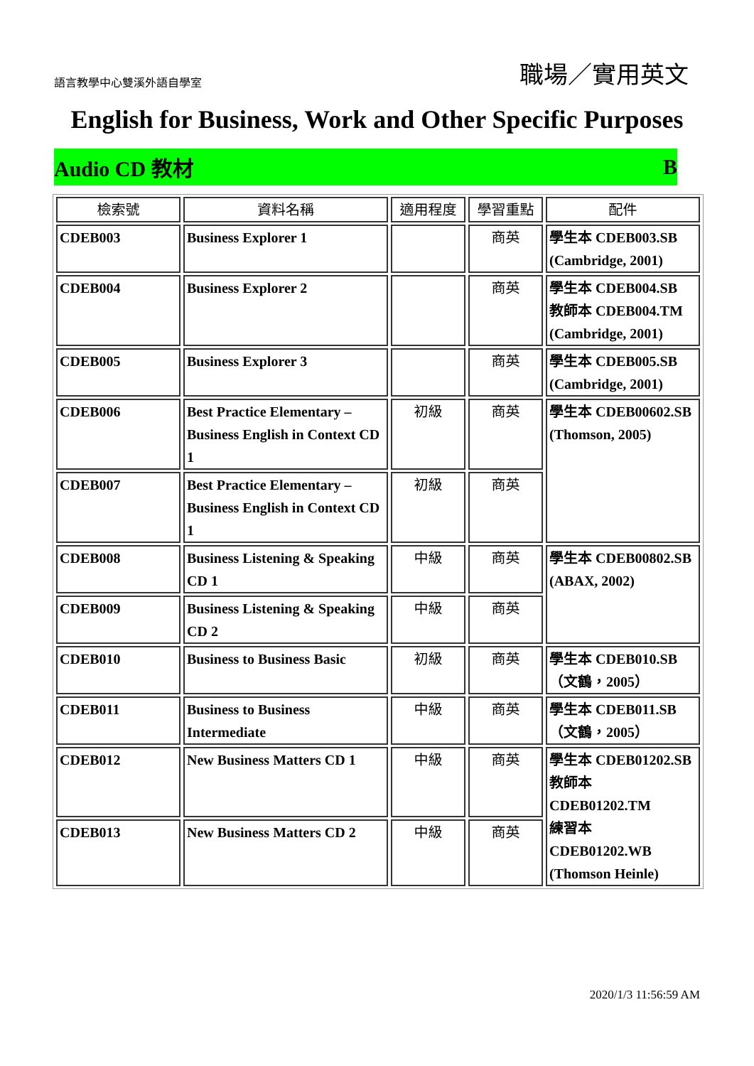語言教學中心雙溪外語自學室 職場／實用英文
English for Business, Work and Other Specific Purposes
Audio CD 教材 B
| 檢索號 | 資料名稱 | 適用程度 | 學習重點 | 配件 |
| --- | --- | --- | --- | --- |
| CDEB003 | Business Explorer 1 | | 商英 | 學生本 CDEB003.SB (Cambridge, 2001) |
| CDEB004 | Business Explorer 2 | | 商英 | 學生本 CDEB004.SB 教師本 CDEB004.TM (Cambridge, 2001) |
| CDEB005 | Business Explorer 3 | | 商英 | 學生本 CDEB005.SB (Cambridge, 2001) |
| CDEB006 | Best Practice Elementary – Business English in Context CD 1 | 初級 | 商英 | 學生本 CDEB00602.SB (Thomson, 2005) |
| CDEB007 | Best Practice Elementary – Business English in Context CD 1 | 初級 | 商英 | |
| CDEB008 | Business Listening & Speaking CD 1 | 中級 | 商英 | 學生本 CDEB00802.SB (ABAX, 2002) |
| CDEB009 | Business Listening & Speaking CD 2 | 中級 | 商英 | |
| CDEB010 | Business to Business Basic | 初級 | 商英 | 學生本 CDEB010.SB （文鶴，2005） |
| CDEB011 | Business to Business Intermediate | 中級 | 商英 | 學生本 CDEB011.SB （文鶴，2005） |
| CDEB012 | New Business Matters CD 1 | 中級 | 商英 | 學生本 CDEB01202.SB 教師本 CDEB01202.TM 練習本 CDEB01202.WB (Thomson Heinle) |
| CDEB013 | New Business Matters CD 2 | 中級 | 商英 | |
2020/1/3 11:56:59 AM